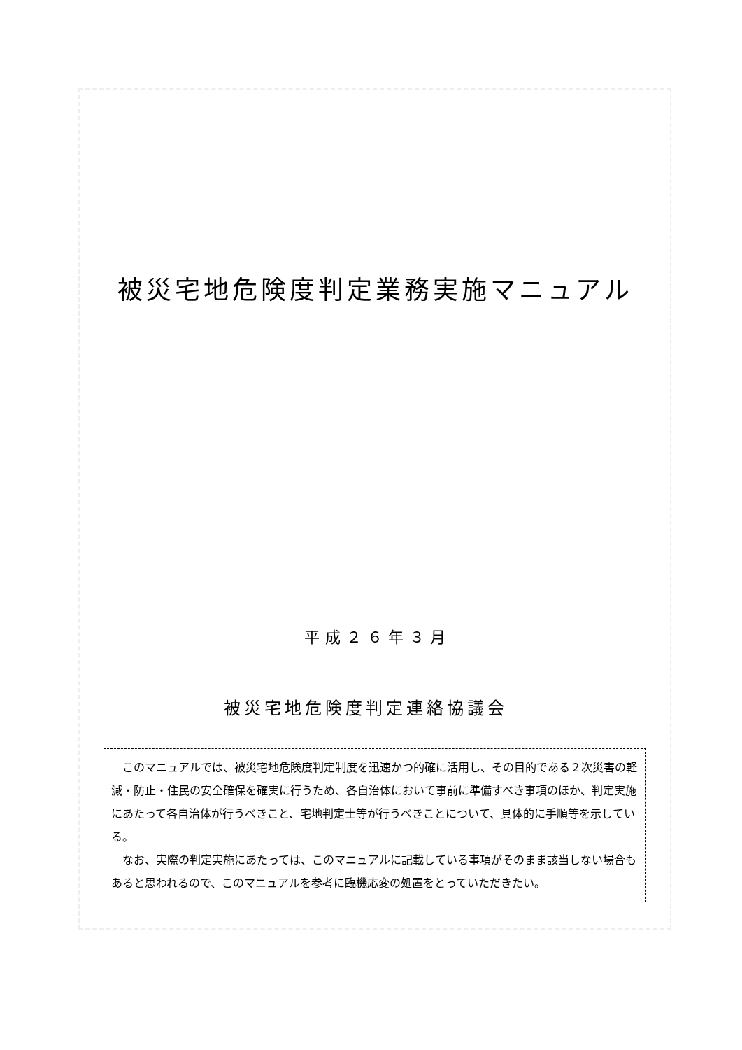被災宅地危険度判定業務実施マニュアル
平成２６年３月
被災宅地危険度判定連絡協議会
このマニュアルでは、被災宅地危険度判定制度を迅速かつ的確に活用し、その目的である２次災害の軽減・防止・住民の安全確保を確実に行うため、各自治体において事前に準備すべき事項のほか、判定実施にあたって各自治体が行うべきこと、宅地判定士等が行うべきことについて、具体的に手順等を示している。
なお、実際の判定実施にあたっては、このマニュアルに記載している事項がそのまま該当しない場合もあると思われるので、このマニュアルを参考に臨機応変の処置をとっていただきたい。